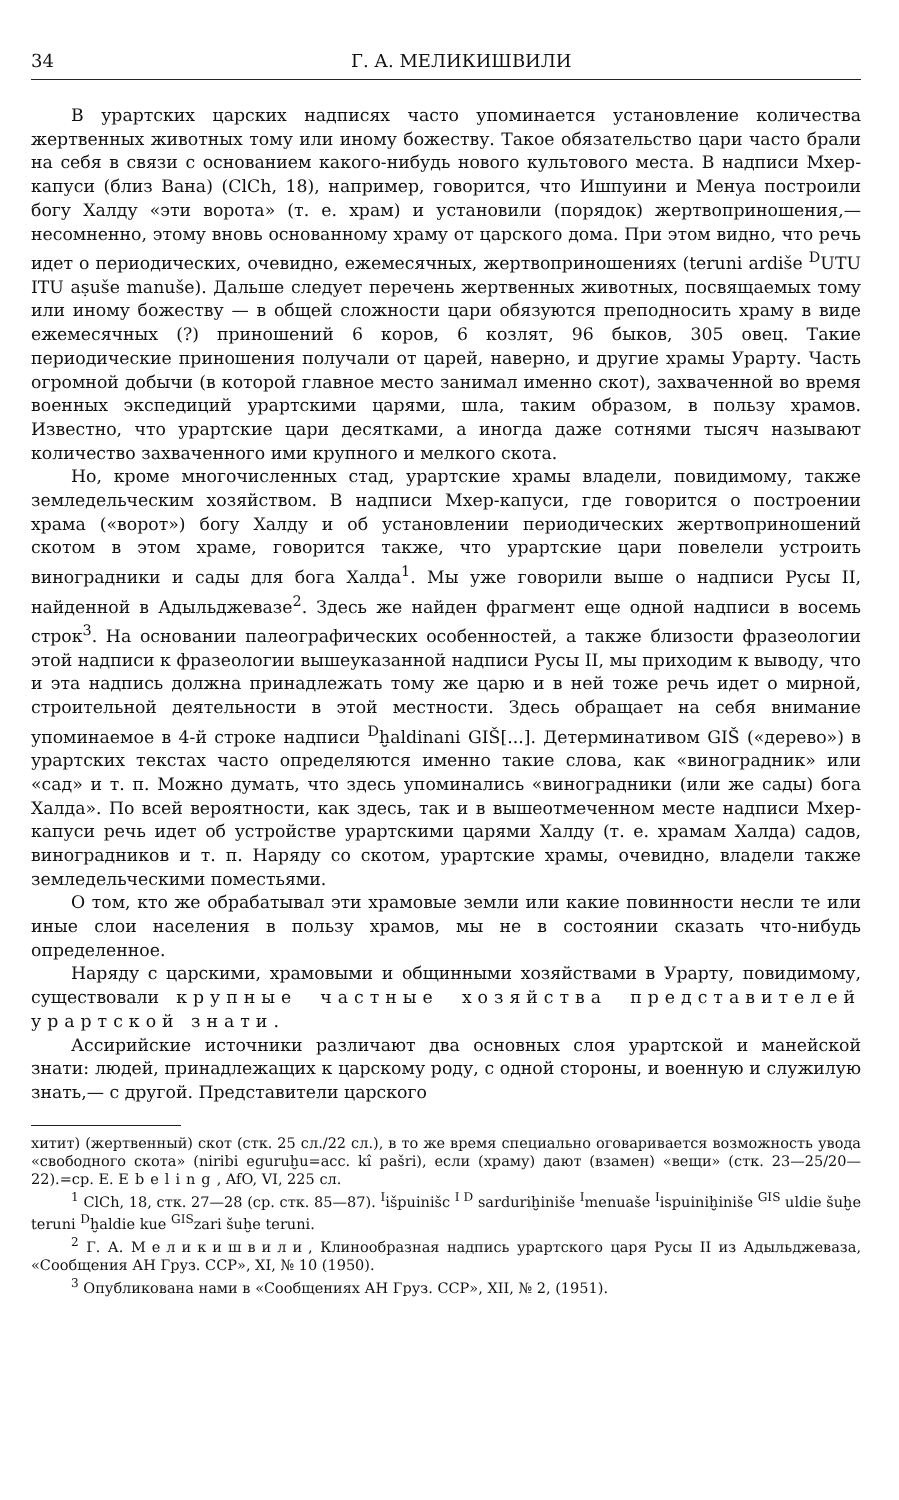34 Г. А. МЕЛИКИШВИЛИ
В урартских царских надписях часто упоминается установление количества жертвенных животных тому или иному божеству. Такое обязательство цари часто брали на себя в связи с основанием какого-нибудь нового культового места. В надписи Мхер-капуси (близ Вана) (ClCh, 18), например, говорится, что Ишпуини и Менуа построили богу Халду «эти ворота» (т. е. храм) и установили (порядок) жертвоприношения,— несомненно, этому вновь основанному храму от царского дома. При этом видно, что речь идет о периодических, очевидно, ежемесячных, жертвоприношениях (teruni ardiše <sup>D</sup>UTU ITU aṣuše manuše). Дальше следует перечень жертвенных животных, посвящаемых тому или иному божеству — в общей сложности цари обязуются преподносить храму в виде ежемесячных (?) приношений 6 коров, 6 козлят, 96 быков, 305 овец. Такие периодические приношения получали от царей, наверно, и другие храмы Урарту. Часть огромной добычи (в которой главное место занимал именно скот), захваченной во время военных экспедиций урартскими царями, шла, таким образом, в пользу храмов. Известно, что урартские цари десятками, а иногда даже сотнями тысяч называют количество захваченного ими крупного и мелкого скота.
Но, кроме многочисленных стад, урартские храмы владели, повидимому, также земледельческим хозяйством. В надписи Мхер-капуси, где говорится о построении храма («ворот») богу Халду и об установлении периодических жертвоприношений скотом в этом храме, говорится также, что урартские цари повелели устроить виноградники и сады для бога Халда<sup>1</sup>. Мы уже говорили выше о надписи Русы II, найденной в Адыльджевазе<sup>2</sup>. Здесь же найден фрагмент еще одной надписи в восемь строк<sup>3</sup>. На основании палеографических особенностей, а также близости фразеологии этой надписи к фразеологии вышеуказанной надписи Русы II, мы приходим к выводу, что и эта надпись должна принадлежать тому же царю и в ней тоже речь идет о мирной, строительной деятельности в этой местности. Здесь обращает на себя внимание упоминаемое в 4-й строке надписи <sup>D</sup>ḫaldinani GIŠ[...]. Детерминативом GIŠ («дерево») в урартских текстах часто определяются именно такие слова, как «виноградник» или «сад» и т. п. Можно думать, что здесь упоминались «виноградники (или же сады) бога Халда». По всей вероятности, как здесь, так и в вышеотмеченном месте надписи Мхер-капуси речь идет об устройстве урартскими царями Халду (т. е. храмам Халда) садов, виноградников и т. п. Наряду со скотом, урартские храмы, очевидно, владели также земледельческими поместьями.
О том, кто же обрабатывал эти храмовые земли или какие повинности несли те или иные слои населения в пользу храмов, мы не в состоянии сказать что-нибудь определенное.
Наряду с царскими, храмовыми и общинными хозяйствами в Урарту, повидимому, существовали крупные частные хозяйства представителей урартской знати.
Ассирийские источники различают два основных слоя урартской и манейской знати: людей, принадлежащих к царскому роду, с одной стороны, и военную и служилую знать,— с другой. Представители царского
хитит) (жертвенный) скот (стк. 25 сл./22 сл.), в то же время специально оговаривается возможность увода «свободного скота» (niribi eguruḫu=acc. kî pašri), если (храму) дают (взамен) «вещи» (стк. 23—25/20—22).=ср. E. Ebeling, AfO, VI, 225 сл.
<sup>1</sup> ClCh, 18, стк. 27—28 (ср. стк. 85—87). <sup>I</sup>išpuinišc <sup>I D</sup> sarduriḫiniše <sup>I</sup>menuaše <sup>I</sup>ispuiniḫiniše <sup>GIS</sup> uldie šuḫe teruni <sup>D</sup>ḫaldie kue <sup>GIS</sup>zari šuḫe teruni.
<sup>2</sup> Г. А. Меликишвили, Клинообразная надпись урартского царя Русы II из Адыльджеваза, «Сообщения АН Груз. ССР», XI, № 10 (1950).
<sup>3</sup> Опубликована нами в «Сообщениях АН Груз. ССР», XII, № 2, (1951).